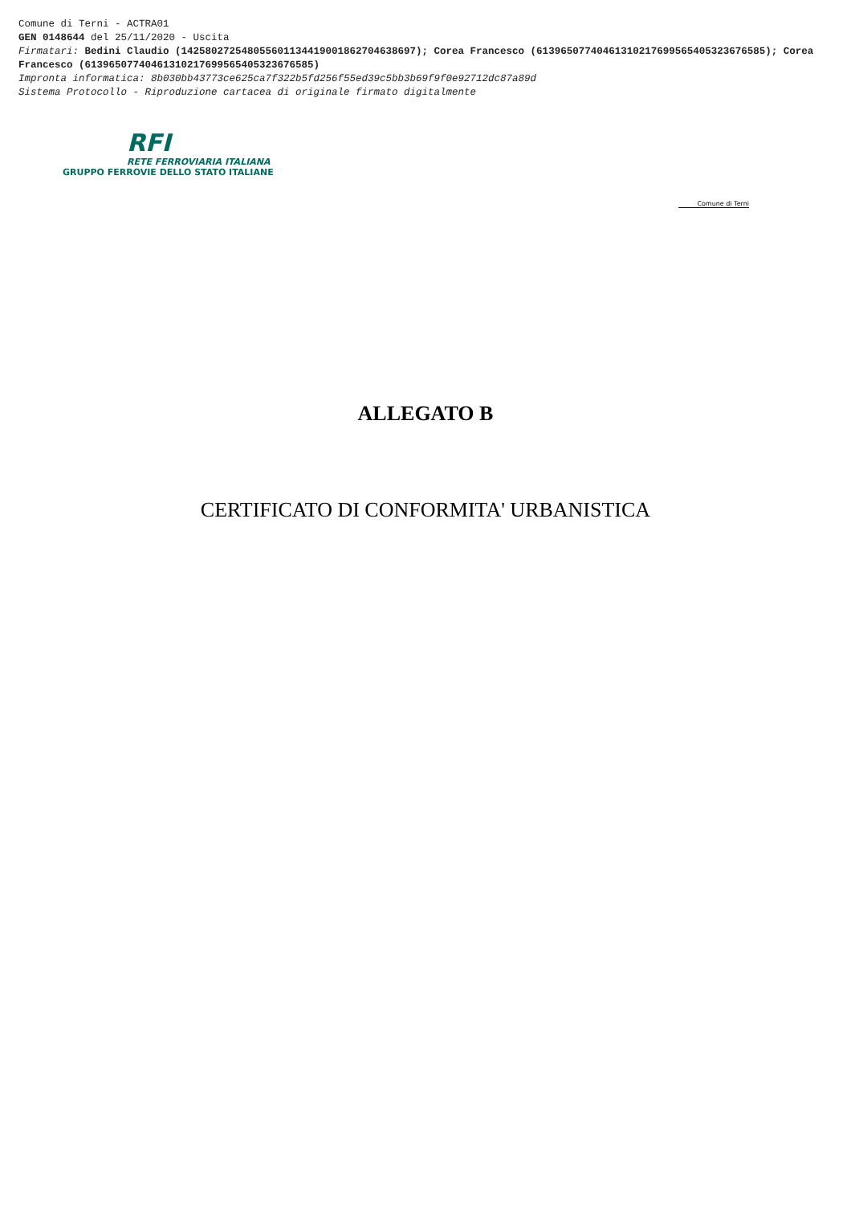Comune di Terni - ACTRA01
GEN 0148644 del 25/11/2020 - Uscita
Firmatari: Bedini Claudio (142580272548055601134419001862704638697); Corea Francesco (61396507740461310217699565405323676585); Corea Francesco (61396507740461310217699565405323676585)
Impronta informatica: 8b030bb43773ce625ca7f322b5fd256f55ed39c5bb3b69f9f0e92712dc87a89d
Sistema Protocollo - Riproduzione cartacea di originale firmato digitalmente
RFI
RETE FERROVIARIA ITALIANA
GRUPPO FERROVIE DELLO STATO ITALIANE
Comune di Terni
ALLEGATO B
CERTIFICATO DI CONFORMITA' URBANISTICA